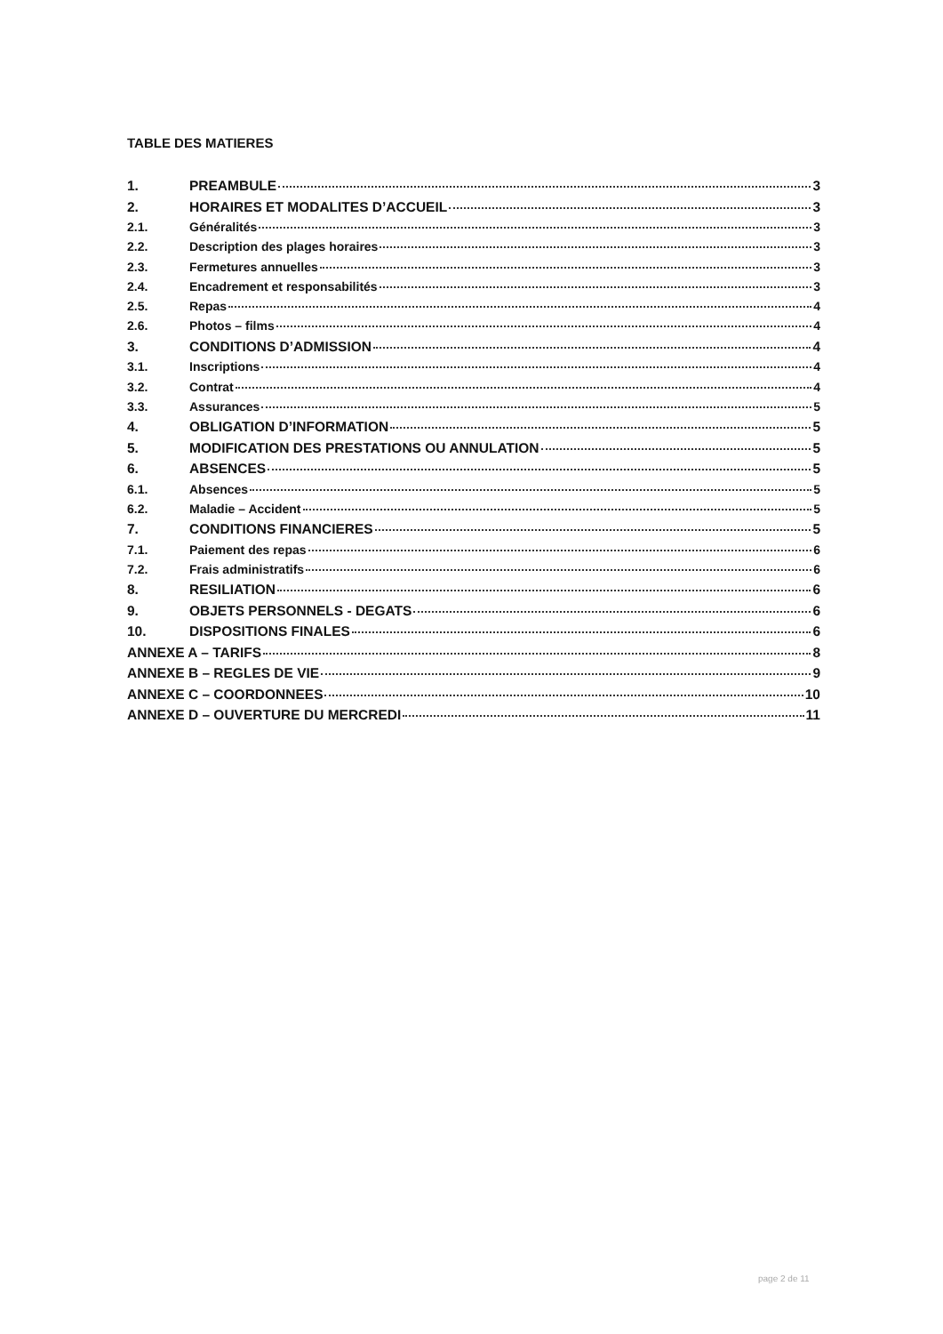TABLE DES MATIERES
1. PREAMBULE 3
2. HORAIRES ET MODALITES D’ACCUEIL 3
2.1. Généralités 3
2.2. Description des plages horaires 3
2.3. Fermetures annuelles 3
2.4. Encadrement et responsabilités 3
2.5. Repas 4
2.6. Photos – films 4
3. CONDITIONS D’ADMISSION 4
3.1. Inscriptions 4
3.2. Contrat 4
3.3. Assurances 5
4. OBLIGATION D’INFORMATION 5
5. MODIFICATION DES PRESTATIONS OU ANNULATION 5
6. ABSENCES 5
6.1. Absences 5
6.2. Maladie – Accident 5
7. CONDITIONS FINANCIERES 5
7.1. Paiement des repas 6
7.2. Frais administratifs 6
8. RESILIATION 6
9. OBJETS PERSONNELS - DEGATS 6
10. DISPOSITIONS FINALES 6
ANNEXE A – TARIFS 8
ANNEXE B – REGLES DE VIE 9
ANNEXE C – COORDONNEES 10
ANNEXE D – OUVERTURE DU MERCREDI 11
page 2 de 11